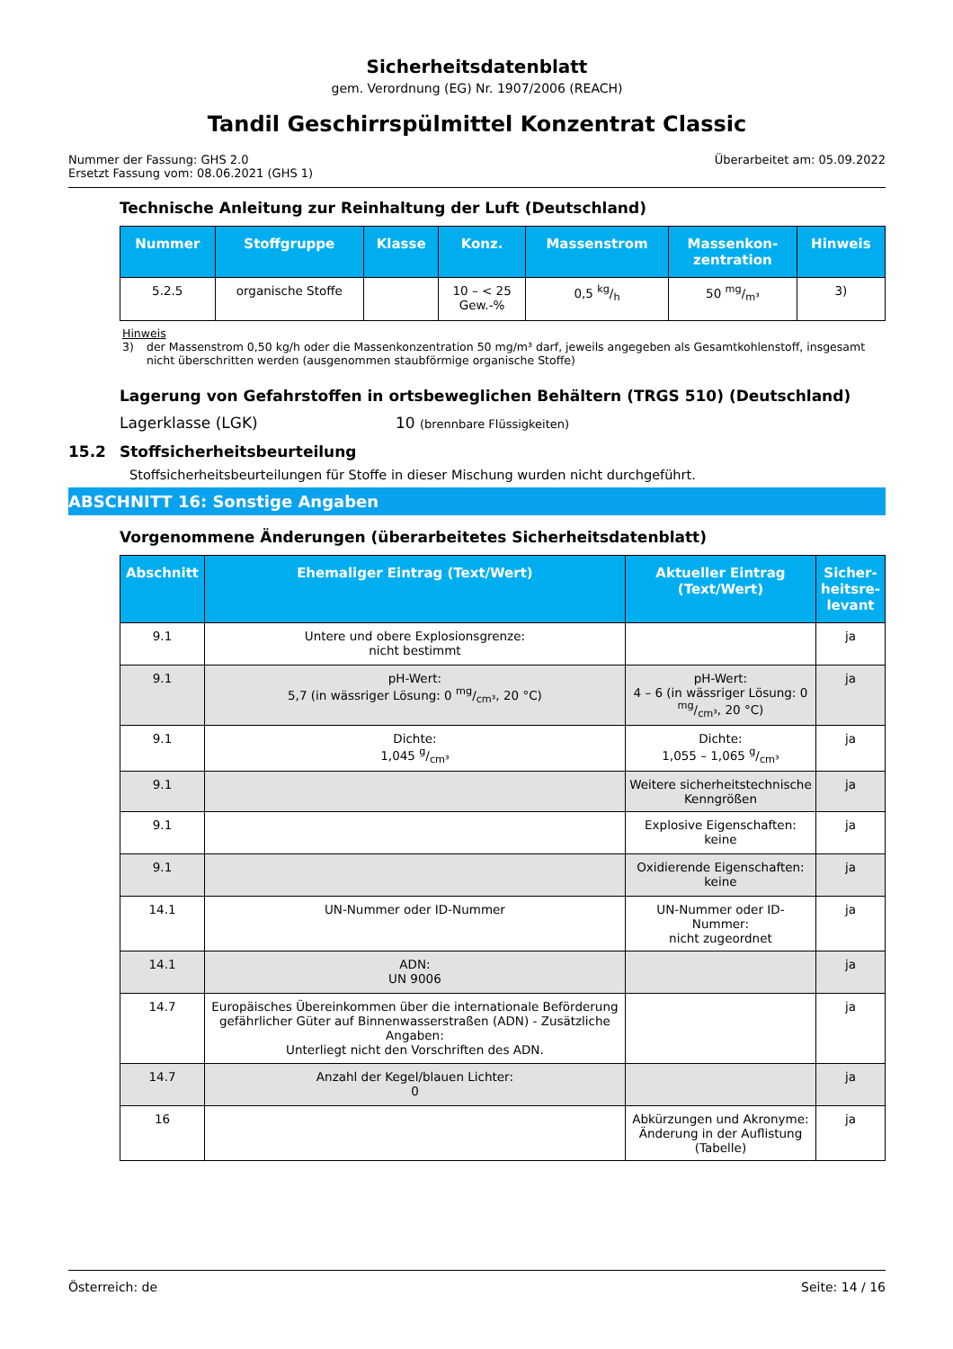Sicherheitsdatenblatt
gem. Verordnung (EG) Nr. 1907/2006 (REACH)
Tandil Geschirrspülmittel Konzentrat Classic
Nummer der Fassung: GHS 2.0
Ersetzt Fassung vom: 08.06.2021 (GHS 1)
Überarbeitet am: 05.09.2022
Technische Anleitung zur Reinhaltung der Luft (Deutschland)
| Nummer | Stoffgruppe | Klasse | Konz. | Massenstrom | Massenkon- zentration | Hinweis |
| --- | --- | --- | --- | --- | --- | --- |
| 5.2.5 | organische Stoffe | | 10 – < 25 Gew.-% | 0,5 kg/h | 50 mg/m³ | 3) |
Hinweis
3) der Massenstrom 0,50 kg/h oder die Massenkonzentration 50 mg/m³ darf, jeweils angegeben als Gesamtkohlenstoff, insgesamt nicht überschritten werden (ausgenommen staubförmige organische Stoffe)
Lagerung von Gefahrstoffen in ortsbeweglichen Behältern (TRGS 510) (Deutschland)
Lagerklasse (LGK) 10 (brennbare Flüssigkeiten)
15.2 Stoffsicherheitsbeurteilung
Stoffsicherheitsbeurteilungen für Stoffe in dieser Mischung wurden nicht durchgeführt.
ABSCHNITT 16: Sonstige Angaben
Vorgenommene Änderungen (überarbeitetes Sicherheitsdatenblatt)
| Abschnitt | Ehemaliger Eintrag (Text/Wert) | Aktueller Eintrag (Text/Wert) | Sicher- heitsre- levant |
| --- | --- | --- | --- |
| 9.1 | Untere und obere Explosionsgrenze: nicht bestimmt | | ja |
| 9.1 | pH-Wert: 5,7 (in wässriger Lösung: 0 mg/cm³, 20 °C) | pH-Wert: 4 – 6 (in wässriger Lösung: 0 mg/cm³, 20 °C) | ja |
| 9.1 | Dichte: 1,045 g/cm³ | Dichte: 1,055 – 1,065 g/cm³ | ja |
| 9.1 | | Weitere sicherheitstechnische Kenngrößen | ja |
| 9.1 | | Explosive Eigenschaften: keine | ja |
| 9.1 | | Oxidierende Eigenschaften: keine | ja |
| 14.1 | UN-Nummer oder ID-Nummer | UN-Nummer oder ID-Nummer: nicht zugeordnet | ja |
| 14.1 | ADN: UN 9006 | | ja |
| 14.7 | Europäisches Übereinkommen über die internationale Beförderung gefährlicher Güter auf Binnenwasserstraßen (ADN) - Zusätzliche Angaben: Unterliegt nicht den Vorschriften des ADN. | | ja |
| 14.7 | Anzahl der Kegel/blauen Lichter: 0 | | ja |
| 16 | | Abkürzungen und Akronyme: Änderung in der Auflistung (Tabelle) | ja |
Österreich: de Seite: 14 / 16